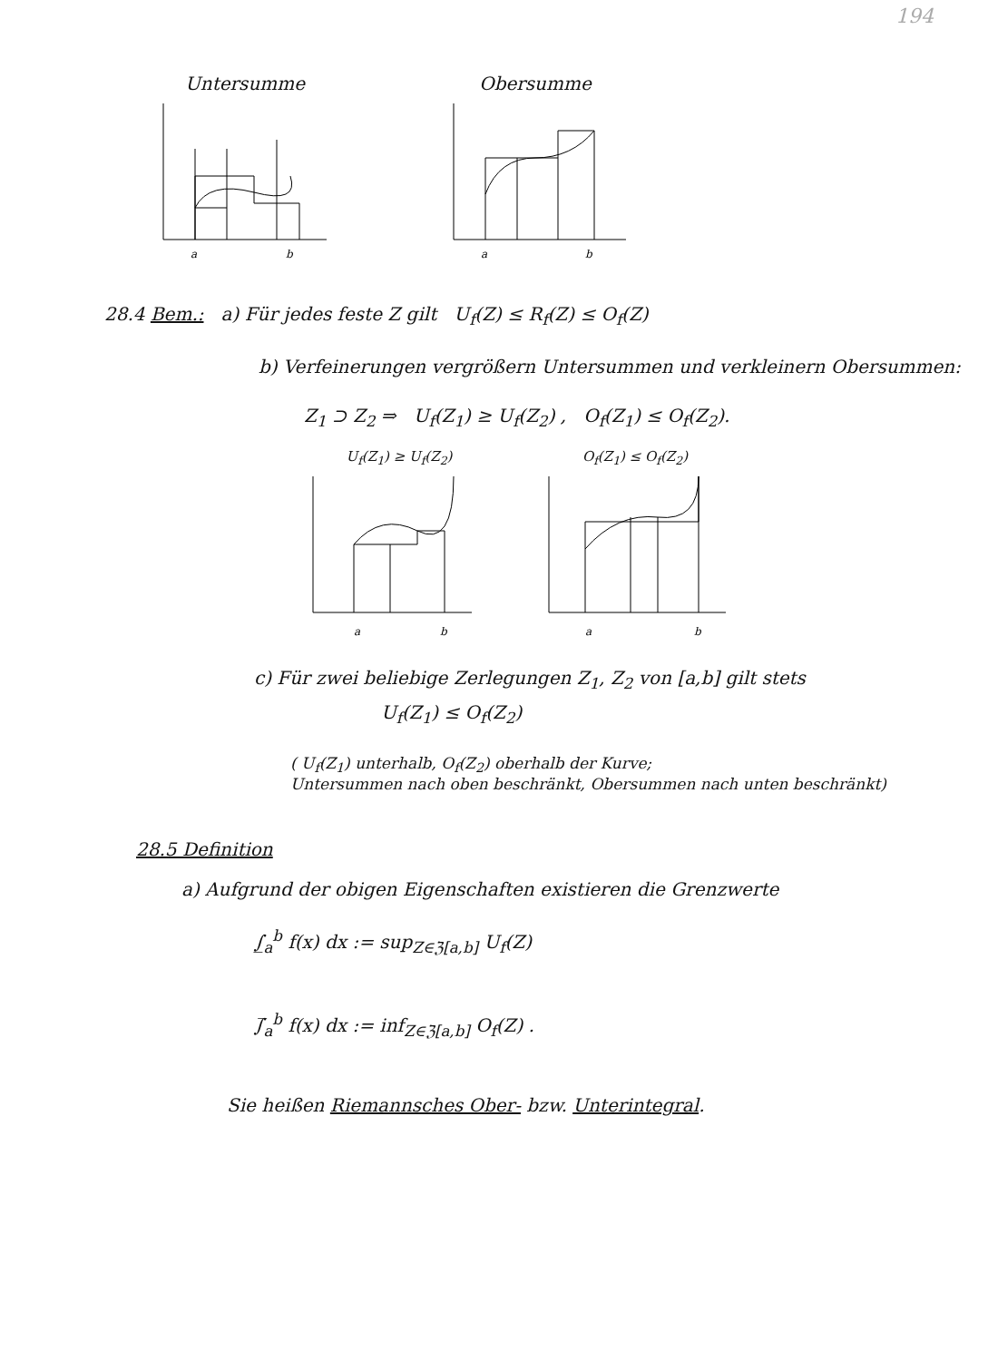194
Untersumme
a
b
Obersumme
a
b
28.4 Bem.: a) Für jedes feste Z gilt U<sub>f</sub>(Z) ≤ R<sub>f</sub>(Z) ≤ O<sub>f</sub>(Z)
b) Verfeinerungen vergrößern Untersummen und verkleinern Obersummen:
Z<sub>1</sub> ⊃ Z<sub>2</sub> ⇒ U<sub>f</sub>(Z<sub>1</sub>) ≥ U<sub>f</sub>(Z<sub>2</sub>) , O<sub>f</sub>(Z<sub>1</sub>) ≤ O<sub>f</sub>(Z<sub>2</sub>).
U<sub>f</sub>(Z<sub>1</sub>) ≥ U<sub>f</sub>(Z<sub>2</sub>)
a
b
O<sub>f</sub>(Z<sub>1</sub>) ≤ O<sub>f</sub>(Z<sub>2</sub>)
a
b
c) Für zwei beliebige Zerlegungen Z<sub>1</sub>, Z<sub>2</sub> von [a,b] gilt stets
U<sub>f</sub>(Z<sub>1</sub>) ≤ O<sub>f</sub>(Z<sub>2</sub>)
( U<sub>f</sub>(Z<sub>1</sub>) unterhalb, O<sub>f</sub>(Z<sub>2</sub>) oberhalb der Kurve;
Untersummen nach oben beschränkt, Obersummen nach unten beschränkt)
28.5 Definition
a) Aufgrund der obigen Eigenschaften existieren die Grenzwerte
∫̲<sub>a</sub><sup>b</sup> f(x) dx := sup<sub>Z∈ℨ[a,b]</sub> U<sub>f</sub>(Z)
∫̅<sub>a</sub><sup>b</sup> f(x) dx := inf<sub>Z∈ℨ[a,b]</sub> O<sub>f</sub>(Z) .
Sie heißen Riemannsches Ober- bzw. Unterintegral.